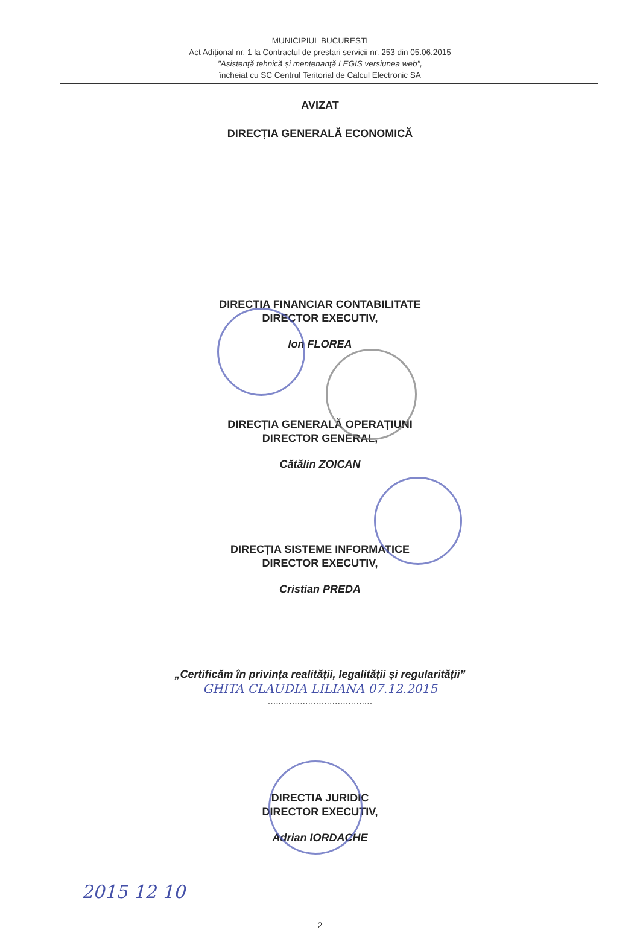MUNICIPIUL BUCURESTI
Act Adițional nr. 1 la Contractul de prestari servicii nr. 253 din 05.06.2015
"Asistență tehnică și mentenanță LEGIS versiunea web",
încheiat cu SC Centrul Teritorial de Calcul Electronic SA
AVIZAT
DIRECȚIA GENERALĂ ECONOMICĂ
DIRECTIA FINANCIAR CONTABILITATE
DIRECTOR EXECUTIV,
Ion FLOREA
DIRECȚIA GENERALĂ OPERAȚIUNI
DIRECTOR GENERAL,
Cătălin ZOICAN
DIRECȚIA SISTEME INFORMATICE
DIRECTOR EXECUTIV,
Cristian PREDA
„Certificăm în privința realității, legalității și regularității”
GHITA CLAUDIA LILIANA 07.12.2015
.......................................
DIRECTIA JURIDIC
DIRECTOR EXECUTIV,
Adrian IORDACHE
2015 12 10
2